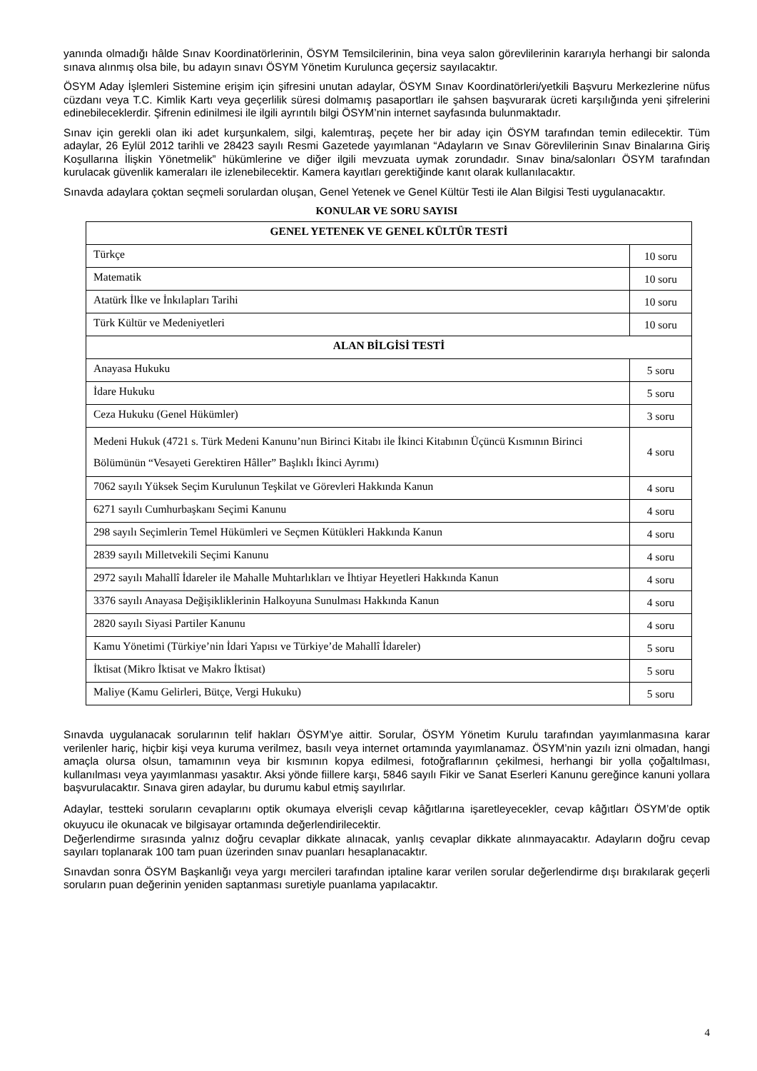yanında olmadığı hâlde Sınav Koordinatörlerinin, ÖSYM Temsilcilerinin, bina veya salon görevlilerinin kararıyla herhangi bir salonda sınava alınmış olsa bile, bu adayın sınavı ÖSYM Yönetim Kurulunca geçersiz sayılacaktır.
ÖSYM Aday İşlemleri Sistemine erişim için şifresini unutan adaylar, ÖSYM Sınav Koordinatörleri/yetkili Başvuru Merkezlerine nüfus cüzdanı veya T.C. Kimlik Kartı veya geçerlilik süresi dolmamış pasaportları ile şahsen başvurarak ücreti karşılığında yeni şifrelerini edinebileceklerdir. Şifrenin edinilmesi ile ilgili ayrıntılı bilgi ÖSYM’nin internet sayfasında bulunmaktadır.
Sınav için gerekli olan iki adet kurşunkalem, silgi, kalemtıraş, peçete her bir aday için ÖSYM tarafından temin edilecektir. Tüm adaylar, 26 Eylül 2012 tarihli ve 28423 sayılı Resmi Gazetede yayımlanan “Adayların ve Sınav Görevlilerinin Sınav Binalarına Giriş Koşullarına İlişkin Yönetmelik” hükümlerine ve diğer ilgili mevzuata uymak zorundadır. Sınav bina/salonları ÖSYM tarafından kurulacak güvenlik kameraları ile izlenebilecektir. Kamera kayıtları gerektiğinde kanıt olarak kullanılacaktır.
Sınavda adaylara çoktan seçmeli sorulardan oluşan, Genel Yetenek ve Genel Kültür Testi ile Alan Bilgisi Testi uygulanacaktır.
KONULAR VE SORU SAYISI
| GENEL YETENEK VE GENEL KÜLTÜR TESTİ | |
| --- | --- |
| Türkçe | 10 soru |
| Matematik | 10 soru |
| Atatürk İlke ve İnkılapları Tarihi | 10 soru |
| Türk Kültür ve Medeniyetleri | 10 soru |
| ALAN BİLGİSİ TESTİ | |
| Anayasa Hukuku | 5 soru |
| İdare Hukuku | 5 soru |
| Ceza Hukuku (Genel Hükümler) | 3 soru |
| Medeni Hukuk (4721 s. Türk Medeni Kanunu’nun Birinci Kitabı ile İkinci Kitabının Üçüncü Kısmının Birinci Bölümünün “Vesayeti Gerektiren Hâller” Başlıklı İkinci Ayrımı) | 4 soru |
| 7062 sayılı Yüksek Seçim Kurulunun Teşkilat ve Görevleri Hakkında Kanun | 4 soru |
| 6271 sayılı Cumhurbaşkanı Seçimi Kanunu | 4 soru |
| 298 sayılı Seçimlerin Temel Hükümleri ve Seçmen Kütükleri Hakkında Kanun | 4 soru |
| 2839 sayılı Milletvekili Seçimi Kanunu | 4 soru |
| 2972 sayılı Mahallî İdareler ile Mahalle Muhtarlıkları ve İhtiyar Heyetleri Hakkında Kanun | 4 soru |
| 3376 sayılı Anayasa Değişikliklerinin Halkoyuna Sunulması Hakkında Kanun | 4 soru |
| 2820 sayılı Siyasi Partiler Kanunu | 4 soru |
| Kamu Yönetimi (Türkiye’nin İdari Yapısı ve Türkiye’de Mahallî İdareler) | 5 soru |
| İktisat (Mikro İktisat ve Makro İktisat) | 5 soru |
| Maliye (Kamu Gelirleri, Bütçe, Vergi Hukuku) | 5 soru |
Sınavda uygulanacak sorularının telif hakları ÖSYM’ye aittir. Sorular, ÖSYM Yönetim Kurulu tarafından yayımlanmasına karar verilenler hariç, hiçbir kişi veya kuruma verilmez, basılı veya internet ortamında yayımlanamaz. ÖSYM’nin yazılı izni olmadan, hangi amaçla olursa olsun, tamamının veya bir kısmının kopya edilmesi, fotoğraflarının çekilmesi, herhangi bir yolla çoğaltılması, kullanılması veya yayımlanması yasaktır. Aksi yönde fiillere karşı, 5846 sayılı Fikir ve Sanat Eserleri Kanunu gereğince kanuni yollara başvurulacaktır. Sınava giren adaylar, bu durumu kabul etmiş sayılırlar.
Adaylar, testteki soruların cevaplarını optik okumaya elverişli cevap kâğıtlarına işaretleyecekler, cevap kâğıtları ÖSYM’de optik okuyucu ile okunacak ve bilgisayar ortamında değerlendirilecektir.
Değerlendirme sırasında yalnız doğru cevaplar dikkate alınacak, yanlış cevaplar dikkate alınmayacaktır. Adayların doğru cevap sayıları toplanarak 100 tam puan üzerinden sınav puanları hesaplanacaktır.
Sınavdan sonra ÖSYM Başkanlığı veya yargı mercileri tarafından iptaline karar verilen sorular değerlendirme dışı bırakılarak geçerli soruların puan değerinin yeniden saptanması suretiyle puanlama yapılacaktır.
4